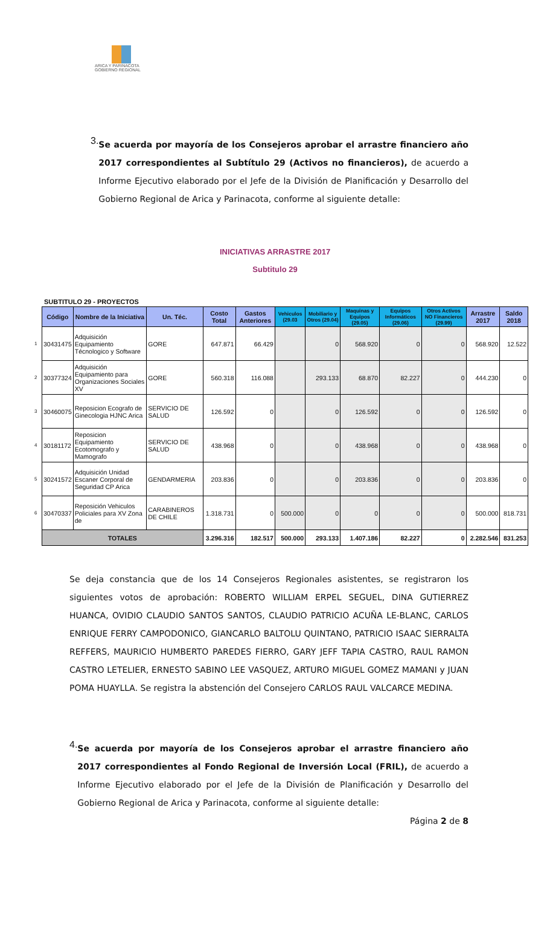ARICA Y PARINACOTA
GOBIERNO REGIONAL
3.
Se acuerda por mayoría de los Consejeros aprobar el arrastre financiero año 2017 correspondientes al Subtítulo 29 (Activos no financieros), de acuerdo a Informe Ejecutivo elaborado por el Jefe de la División de Planificación y Desarrollo del Gobierno Regional de Arica y Parinacota, conforme al siguiente detalle:
INICIATIVAS ARRASTRE 2017
Subtitulo 29
SUBTITULO 29 - PROYECTOS
| | Código | Nombre de la Iniciativa | Un. Téc. | Costo Total | Gastos Anteriores | Vehiculos (29.03 | Mobiliario y Otros (29.04) | Maquinas y Equipos (29.05) | Equipos Informáticos (29.06) | Otros Activos NO Financieros (29.99) | Arrastre 2017 | Saldo 2018 |
| 1 | 30431475 | Adquisición Equipamiento Técnologico y Software | GORE | 647.871 | 66.429 | | 0 | 568.920 | 0 | 0 | 568.920 | 12.522 |
| 2 | 30377324 | Adquisición Equipamiento para Organizaciones Sociales XV | GORE | 560.318 | 116.088 | | 293.133 | 68.870 | 82.227 | 0 | 444.230 | 0 |
| 3 | 30460075 | Reposicion Ecografo de Ginecologia HJNC Arica | SERVICIO DE SALUD | 126.592 | 0 | | 0 | 126.592 | 0 | 0 | 126.592 | 0 |
| 4 | 30181172 | Reposicion Equipamiento Ecotomografo y Mamografo | SERVICIO DE SALUD | 438.968 | 0 | | 0 | 438.968 | 0 | 0 | 438.968 | 0 |
| 5 | 30241572 | Adquisición Unidad Escaner Corporal de Seguridad CP Arica | GENDARMERIA | 203.836 | 0 | | 0 | 203.836 | 0 | 0 | 203.836 | 0 |
| 6 | 30470337 | Reposición Vehiculos Policiales para XV Zona de | CARABINEROS DE CHILE | 1.318.731 | 0 | 500.000 | 0 | 0 | 0 | 0 | 500.000 | 818.731 |
| | TOTALES | | | 3.296.316 | 182.517 | 500.000 | 293.133 | 1.407.186 | 82.227 | 0 | 2.282.546 | 831.253 |
Se deja constancia que de los 14 Consejeros Regionales asistentes, se registraron los siguientes votos de aprobación: ROBERTO WILLIAM ERPEL SEGUEL, DINA GUTIERREZ HUANCA, OVIDIO CLAUDIO SANTOS SANTOS, CLAUDIO PATRICIO ACUÑA LE-BLANC, CARLOS ENRIQUE FERRY CAMPODONICO, GIANCARLO BALTOLU QUINTANO, PATRICIO ISAAC SIERRALTA REFFERS, MAURICIO HUMBERTO PAREDES FIERRO, GARY JEFF TAPIA CASTRO, RAUL RAMON CASTRO LETELIER, ERNESTO SABINO LEE VASQUEZ, ARTURO MIGUEL GOMEZ MAMANI y JUAN POMA HUAYLLA. Se registra la abstención del Consejero CARLOS RAUL VALCARCE MEDINA.
4.
Se acuerda por mayoría de los Consejeros aprobar el arrastre financiero año 2017 correspondientes al Fondo Regional de Inversión Local (FRIL), de acuerdo a Informe Ejecutivo elaborado por el Jefe de la División de Planificación y Desarrollo del Gobierno Regional de Arica y Parinacota, conforme al siguiente detalle:
Página 2 de 8